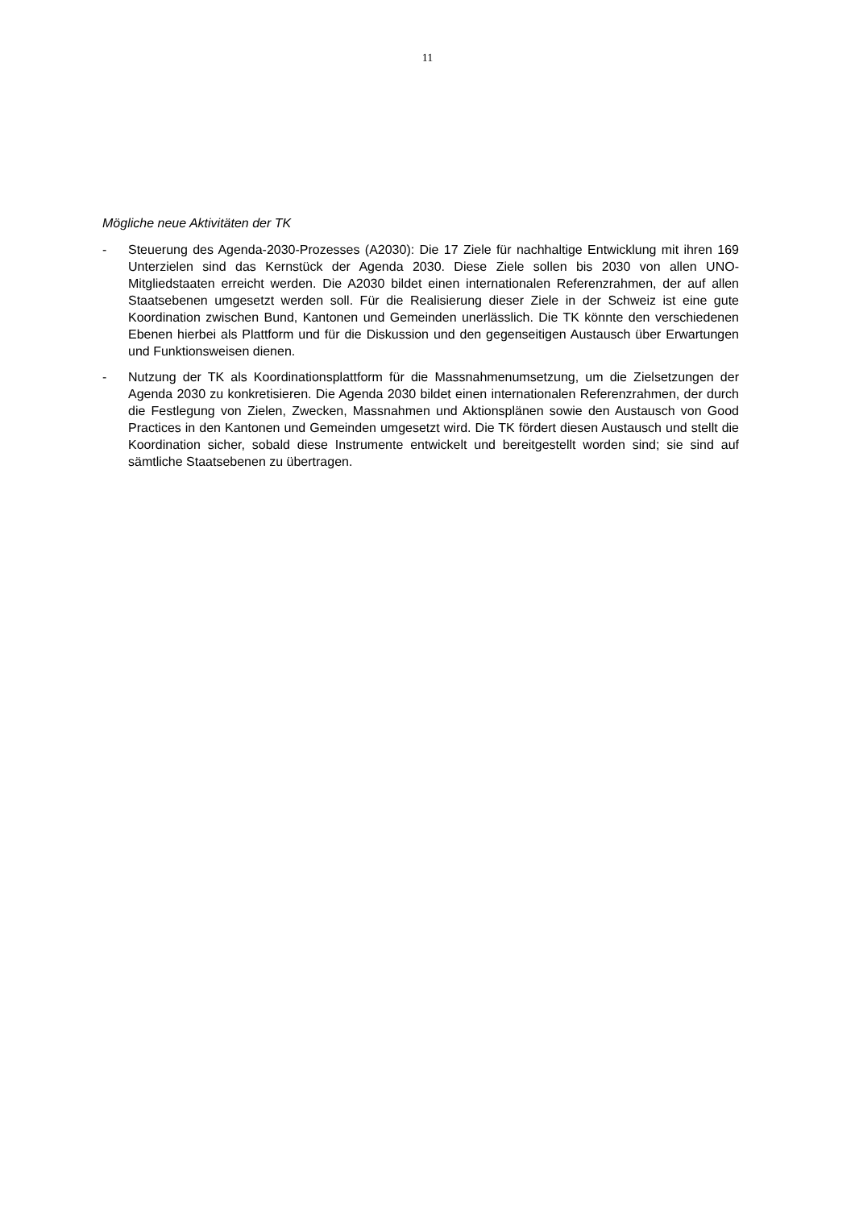11
Mögliche neue Aktivitäten der TK
- Steuerung des Agenda-2030-Prozesses (A2030): Die 17 Ziele für nachhaltige Entwicklung mit ihren 169 Unterzielen sind das Kernstück der Agenda 2030. Diese Ziele sollen bis 2030 von allen UNO-Mitgliedstaaten erreicht werden. Die A2030 bildet einen internationalen Referenzrahmen, der auf allen Staatsebenen umgesetzt werden soll. Für die Realisierung dieser Ziele in der Schweiz ist eine gute Koordination zwischen Bund, Kantonen und Gemeinden unerlässlich. Die TK könnte den verschiedenen Ebenen hierbei als Plattform und für die Diskussion und den gegenseitigen Austausch über Erwartungen und Funktionsweisen dienen.
- Nutzung der TK als Koordinationsplattform für die Massnahmenumsetzung, um die Zielsetzungen der Agenda 2030 zu konkretisieren. Die Agenda 2030 bildet einen internationalen Referenzrahmen, der durch die Festlegung von Zielen, Zwecken, Massnahmen und Aktionsplänen sowie den Austausch von Good Practices in den Kantonen und Gemeinden umgesetzt wird. Die TK fördert diesen Austausch und stellt die Koordination sicher, sobald diese Instrumente entwickelt und bereitgestellt worden sind; sie sind auf sämtliche Staatsebenen zu übertragen.